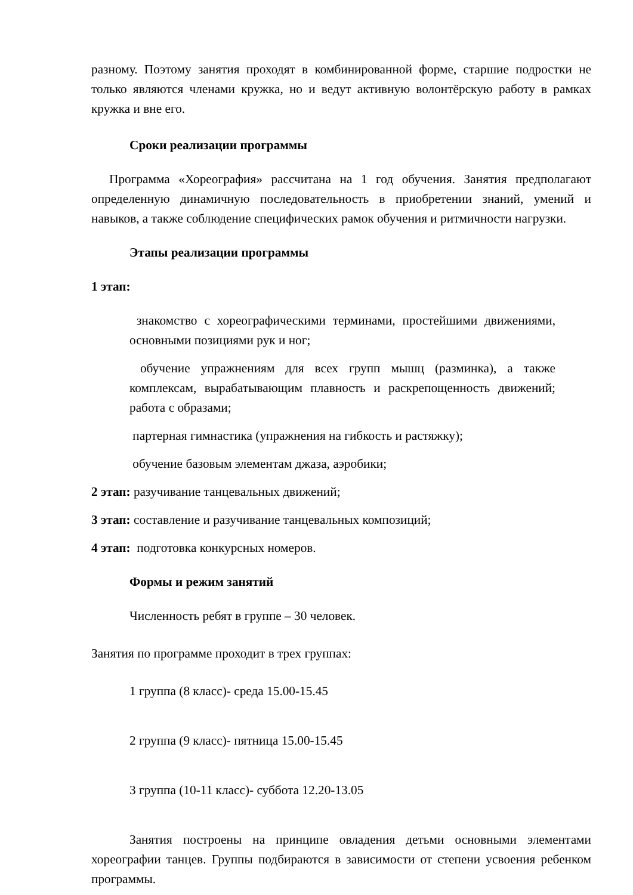разному. Поэтому занятия проходят в комбинированной форме, старшие подростки не только являются членами кружка, но и ведут активную волонтёрскую работу в рамках кружка и вне его.
Сроки реализации программы
Программа «Хореография» рассчитана на 1 год обучения. Занятия предполагают определенную динамичную последовательность в приобретении знаний, умений и навыков, а также соблюдение специфических рамок обучения и ритмичности нагрузки.
Этапы реализации программы
1 этап:
знакомство с хореографическими терминами, простейшими движениями, основными позициями рук и ног;
обучение упражнениям для всех групп мышц (разминка), а также комплексам, вырабатывающим плавность и раскрепощенность движений; работа с образами;
партерная гимнастика (упражнения на гибкость и растяжку);
обучение базовым элементам джаза, аэробики;
2 этап: разучивание танцевальных движений;
3 этап: составление и разучивание танцевальных композиций;
4 этап: подготовка конкурсных номеров.
Формы и режим занятий
Численность ребят в группе – 30 человек.
Занятия по программе проходит в трех группах:
1 группа (8 класс)- среда 15.00-15.45
2 группа (9 класс)- пятница 15.00-15.45
3 группа (10-11 класс)- суббота 12.20-13.05
Занятия построены на принципе овладения детьми основными элементами хореографии танцев. Группы подбираются в зависимости от степени усвоения ребенком программы.